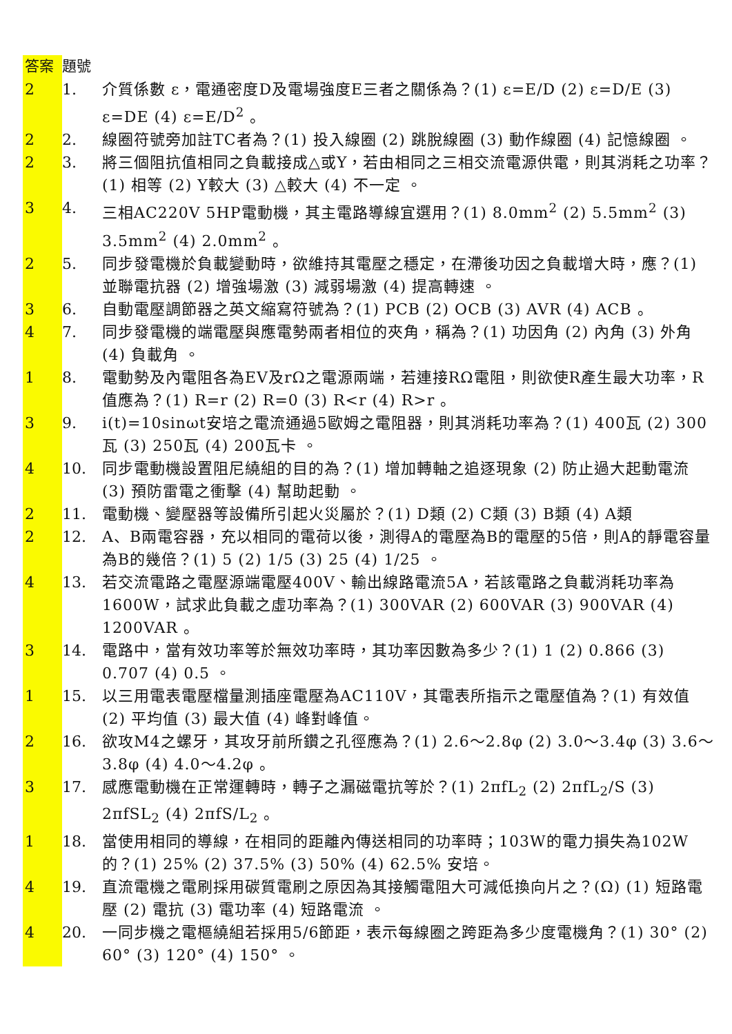| 答案 | 題號 | |
| --- | --- | --- |
| 2 | 1. | 介質係數 ε，電通密度D及電場強度E三者之關係為？(1) ε=E/D (2) ε=D/E (3) ε=DE (4) ε=E/D<sup>2</sup> 。 |
| 2 | 2. | 線圈符號旁加註TC者為？(1) 投入線圈 (2) 跳脫線圈 (3) 動作線圈 (4) 記憶線圈 。 |
| 2 | 3. | 將三個阻抗值相同之負載接成△或Y，若由相同之三相交流電源供電，則其消耗之功率？(1) 相等 (2) Y較大 (3) △較大 (4) 不一定 。 |
| 3 | 4. | 三相AC220V 5HP電動機，其主電路導線宜選用？(1) 8.0mm<sup>2</sup> (2) 5.5mm<sup>2</sup> (3) 3.5mm<sup>2</sup> (4) 2.0mm<sup>2</sup> 。 |
| 2 | 5. | 同步發電機於負載變動時，欲維持其電壓之穩定，在滯後功因之負載增大時，應？(1) 並聯電抗器 (2) 增強場激 (3) 減弱場激 (4) 提高轉速 。 |
| 3 | 6. | 自動電壓調節器之英文縮寫符號為？(1) PCB (2) OCB (3) AVR (4) ACB 。 |
| 4 | 7. | 同步發電機的端電壓與應電勢兩者相位的夾角，稱為？(1) 功因角 (2) 內角 (3) 外角 (4) 負載角 。 |
| 1 | 8. | 電動勢及內電阻各為EV及rΩ之電源兩端，若連接RΩ電阻，則欲使R產生最大功率，R值應為？(1) R=r (2) R=0 (3) R<r (4) R>r 。 |
| 3 | 9. | i(t)=10sinωt安培之電流通過5歐姆之電阻器，則其消耗功率為？(1) 400瓦 (2) 300瓦 (3) 250瓦 (4) 200瓦卡 。 |
| 4 | 10. | 同步電動機設置阻尼繞組的目的為？(1) 增加轉軸之追逐現象 (2) 防止過大起動電流 (3) 預防雷電之衝擊 (4) 幫助起動 。 |
| 2 | 11. | 電動機、變壓器等設備所引起火災屬於？(1) D類 (2) C類 (3) B類 (4) A類 |
| 2 | 12. | A、B兩電容器，充以相同的電荷以後，測得A的電壓為B的電壓的5倍，則A的靜電容量為B的幾倍？(1) 5 (2) 1/5 (3) 25 (4) 1/25 。 |
| 4 | 13. | 若交流電路之電壓源端電壓400V、輸出線路電流5A，若該電路之負載消耗功率為1600W，試求此負載之虛功率為？(1) 300VAR (2) 600VAR (3) 900VAR (4) 1200VAR 。 |
| 3 | 14. | 電路中，當有效功率等於無效功率時，其功率因數為多少？(1) 1 (2) 0.866 (3) 0.707 (4) 0.5 。 |
| 1 | 15. | 以三用電表電壓檔量測插座電壓為AC110V，其電表所指示之電壓值為？(1) 有效值 (2) 平均值 (3) 最大值 (4) 峰對峰值。 |
| 2 | 16. | 欲攻M4之螺牙，其攻牙前所鑽之孔徑應為？(1) 2.6～2.8φ (2) 3.0～3.4φ (3) 3.6～3.8φ (4) 4.0～4.2φ 。 |
| 3 | 17. | 感應電動機在正常運轉時，轉子之漏磁電抗等於？(1) 2πfL<sub>2</sub> (2) 2πfL<sub>2</sub>/S (3) 2πfSL<sub>2</sub> (4) 2πfS/L<sub>2</sub> 。 |
| 1 | 18. | 當使用相同的導線，在相同的距離內傳送相同的功率時；103W的電力損失為102W的？(1) 25% (2) 37.5% (3) 50% (4) 62.5% 安培。 |
| 4 | 19. | 直流電機之電刷採用碳質電刷之原因為其接觸電阻大可減低換向片之？(Ω) (1) 短路電壓 (2) 電抗 (3) 電功率 (4) 短路電流 。 |
| 4 | 20. | 一同步機之電樞繞組若採用5/6節距，表示每線圈之跨距為多少度電機角？(1) 30° (2) 60° (3) 120° (4) 150° 。 |